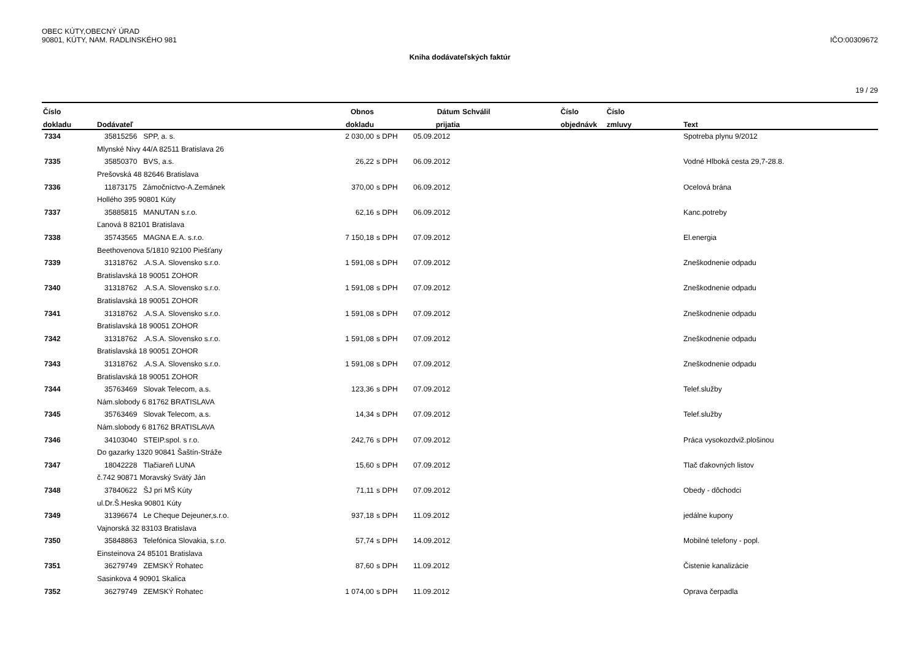OBEC KÚTY,OBECNÝ ÚRAD
90801, KÚTY, NAM. RADLINSKÉHO 981
IČO:00309672
Kniha dodávateľských faktúr
19 / 29
| Číslo | | Obnos | | Dátum | Schválil | Číslo | Číslo | |
| --- | --- | --- | --- | --- | --- | --- | --- | --- |
| dokladu | Dodávateľ | dokladu | | prijatia | | objednávk | zmluvy | Text |
| 7334 | 35815256 SPP, a. s. | 2 030,00 | s DPH | 05.09.2012 | | | | Spotreba plynu 9/2012 |
| | Mlynské Nivy 44/A 82511 Bratislava 26 | | | | | | | |
| 7335 | 35850370 BVS, a.s. | 26,22 | s DPH | 06.09.2012 | | | | Vodné Hlboká cesta 29,7-28.8. |
| | Prešovská 48 82646 Bratislava | | | | | | | |
| 7336 | 11873175 Zámočníctvo-A.Zemánek | 370,00 | s DPH | 06.09.2012 | | | | Ocelová brána |
| | Hollého 395 90801 Kúty | | | | | | | |
| 7337 | 35885815 MANUTAN s.r.o. | 62,16 | s DPH | 06.09.2012 | | | | Kanc.potreby |
| | Ľanová 8 82101 Bratislava | | | | | | | |
| 7338 | 35743565 MAGNA E.A. s.r.o. | 7 150,18 | s DPH | 07.09.2012 | | | | El.energia |
| | Beethovenova 5/1810 92100 Piešťany | | | | | | | |
| 7339 | 31318762 .A.S.A. Slovensko s.r.o. | 1 591,08 | s DPH | 07.09.2012 | | | | Zneškodnenie odpadu |
| | Bratislavská 18 90051 ZOHOR | | | | | | | |
| 7340 | 31318762 .A.S.A. Slovensko s.r.o. | 1 591,08 | s DPH | 07.09.2012 | | | | Zneškodnenie odpadu |
| | Bratislavská 18 90051 ZOHOR | | | | | | | |
| 7341 | 31318762 .A.S.A. Slovensko s.r.o. | 1 591,08 | s DPH | 07.09.2012 | | | | Zneškodnenie odpadu |
| | Bratislavská 18 90051 ZOHOR | | | | | | | |
| 7342 | 31318762 .A.S.A. Slovensko s.r.o. | 1 591,08 | s DPH | 07.09.2012 | | | | Zneškodnenie odpadu |
| | Bratislavská 18 90051 ZOHOR | | | | | | | |
| 7343 | 31318762 .A.S.A. Slovensko s.r.o. | 1 591,08 | s DPH | 07.09.2012 | | | | Zneškodnenie odpadu |
| | Bratislavská 18 90051 ZOHOR | | | | | | | |
| 7344 | 35763469 Slovak Telecom, a.s. | 123,36 | s DPH | 07.09.2012 | | | | Telef.služby |
| | Nám.slobody 6 81762 BRATISLAVA | | | | | | | |
| 7345 | 35763469 Slovak Telecom, a.s. | 14,34 | s DPH | 07.09.2012 | | | | Telef.služby |
| | Nám.slobody 6 81762 BRATISLAVA | | | | | | | |
| 7346 | 34103040 STEIP.spol. s r.o. | 242,76 | s DPH | 07.09.2012 | | | | Práca vysokozdviž.plošinou |
| | Do gazarky 1320 90841 Šaštín-Stráže | | | | | | | |
| 7347 | 18042228 Tlačiareň LUNA | 15,60 | s DPH | 07.09.2012 | | | | Tlač ďakovných listov |
| | č.742 90871 Moravský Svätý Ján | | | | | | | |
| 7348 | 37840622 ŠJ pri MŠ Kúty | 71,11 | s DPH | 07.09.2012 | | | | Obedy - dôchodci |
| | ul.Dr.Š.Heska 90801 Kúty | | | | | | | |
| 7349 | 31396674 Le Cheque Dejeuner,s.r.o. | 937,18 | s DPH | 11.09.2012 | | | | jedálne kupony |
| | Vajnorská 32 83103 Bratislava | | | | | | | |
| 7350 | 35848863 Telefónica Slovakia, s.r.o. | 57,74 | s DPH | 14.09.2012 | | | | Mobilné telefony - popl. |
| | Einsteinova 24 85101 Bratislava | | | | | | | |
| 7351 | 36279749 ZEMSKÝ Rohatec | 87,60 | s DPH | 11.09.2012 | | | | Čistenie kanalizácie |
| | Sasinkova 4 90901 Skalica | | | | | | | |
| 7352 | 36279749 ZEMSKÝ Rohatec | 1 074,00 | s DPH | 11.09.2012 | | | | Oprava čerpadla |